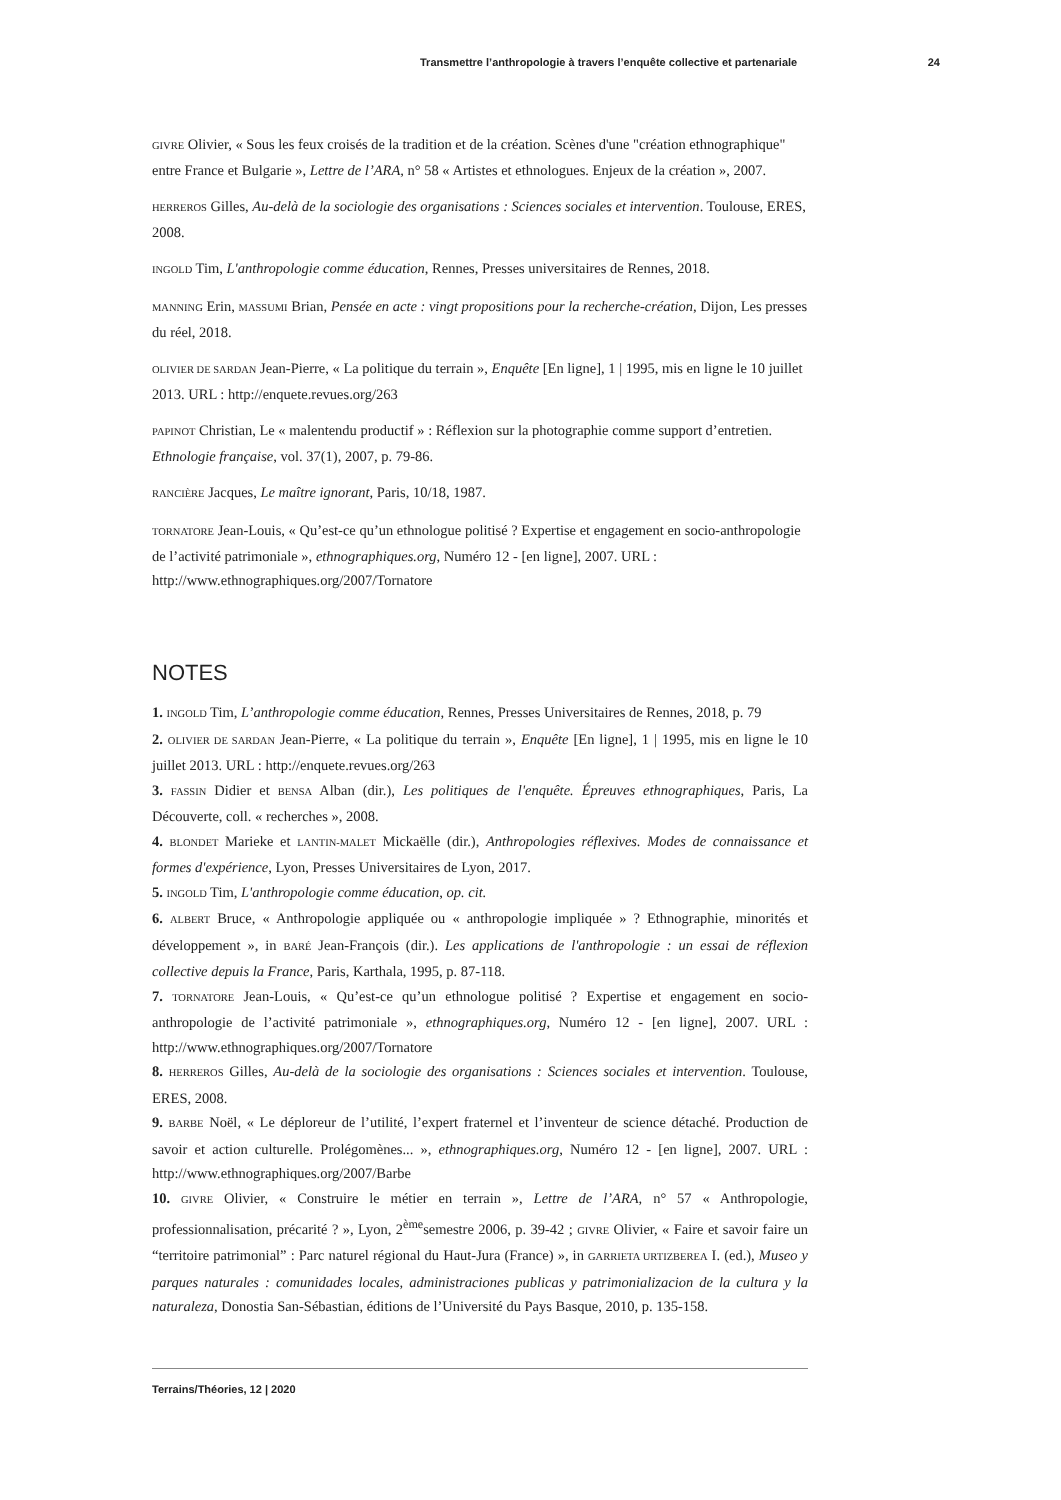Transmettre l’anthropologie à travers l’enquête collective et partenariale 24
GIVRE Olivier, « Sous les feux croisés de la tradition et de la création. Scènes d'une "création ethnographique" entre France et Bulgarie », Lettre de l’ARA, n° 58 « Artistes et ethnologues. Enjeux de la création », 2007.
HERREROS Gilles, Au-delà de la sociologie des organisations : Sciences sociales et intervention. Toulouse, ERES, 2008.
INGOLD Tim, L'anthropologie comme éducation, Rennes, Presses universitaires de Rennes, 2018.
MANNING Erin, MASSUMI Brian, Pensée en acte : vingt propositions pour la recherche-création, Dijon, Les presses du réel, 2018.
OLIVIER DE SARDAN Jean-Pierre, « La politique du terrain », Enquête [En ligne], 1 | 1995, mis en ligne le 10 juillet 2013. URL : http://enquete.revues.org/263
PAPINOT Christian, Le « malentendu productif » : Réflexion sur la photographie comme support d’entretien. Ethnologie française, vol. 37(1), 2007, p. 79-86.
RANCIÈRE Jacques, Le maître ignorant, Paris, 10/18, 1987.
TORNATORE Jean-Louis, « Qu’est-ce qu’un ethnologue politisé ? Expertise et engagement en socio-anthropologie de l’activité patrimoniale », ethnographiques.org, Numéro 12 - [en ligne], 2007. URL : http://www.ethnographiques.org/2007/Tornatore
NOTES
1. INGOLD Tim, L’anthropologie comme éducation, Rennes, Presses Universitaires de Rennes, 2018, p. 79
2. OLIVIER DE SARDAN Jean-Pierre, « La politique du terrain », Enquête [En ligne], 1 | 1995, mis en ligne le 10 juillet 2013. URL : http://enquete.revues.org/263
3. FASSIN Didier et BENSA Alban (dir.), Les politiques de l'enquête. Épreuves ethnographiques, Paris, La Découverte, coll. « recherches », 2008.
4. BLONDET Marieke et LANTIN-MALET Mickaëlle (dir.), Anthropologies réflexives. Modes de connaissance et formes d'expérience, Lyon, Presses Universitaires de Lyon, 2017.
5. INGOLD Tim, L'anthropologie comme éducation, op. cit.
6. ALBERT Bruce, « Anthropologie appliquée ou « anthropologie impliquée » ? Ethnographie, minorités et développement », in BARÉ Jean-François (dir.). Les applications de l'anthropologie : un essai de réflexion collective depuis la France, Paris, Karthala, 1995, p. 87-118.
7. TORNATORE Jean-Louis, « Qu’est-ce qu’un ethnologue politisé ? Expertise et engagement en socio-anthropologie de l’activité patrimoniale », ethnographiques.org, Numéro 12 - [en ligne], 2007. URL : http://www.ethnographiques.org/2007/Tornatore
8. HERREROS Gilles, Au-delà de la sociologie des organisations : Sciences sociales et intervention. Toulouse, ERES, 2008.
9. BARBE Noël, « Le déploreur de l’utilité, l’expert fraternel et l’inventeur de science détaché. Production de savoir et action culturelle. Prolégomènes... », ethnographiques.org, Numéro 12 - [en ligne], 2007. URL : http://www.ethnographiques.org/2007/Barbe
10. GIVRE Olivier, « Construire le métier en terrain », Lettre de l’ARA, n° 57 « Anthropologie, professionnalisation, précarité ? », Lyon, 2<sup>ème</sup>semestre 2006, p. 39-42 ; GIVRE Olivier, « Faire et savoir faire un “territoire patrimonial” : Parc naturel régional du Haut-Jura (France) », in GARRIETA URTIZBEREA I. (ed.), Museo y parques naturales : comunidades locales, administraciones publicas y patrimonializacion de la cultura y la naturaleza, Donostia San-Sébastian, éditions de l’Université du Pays Basque, 2010, p. 135-158.
Terrains/Théories, 12 | 2020